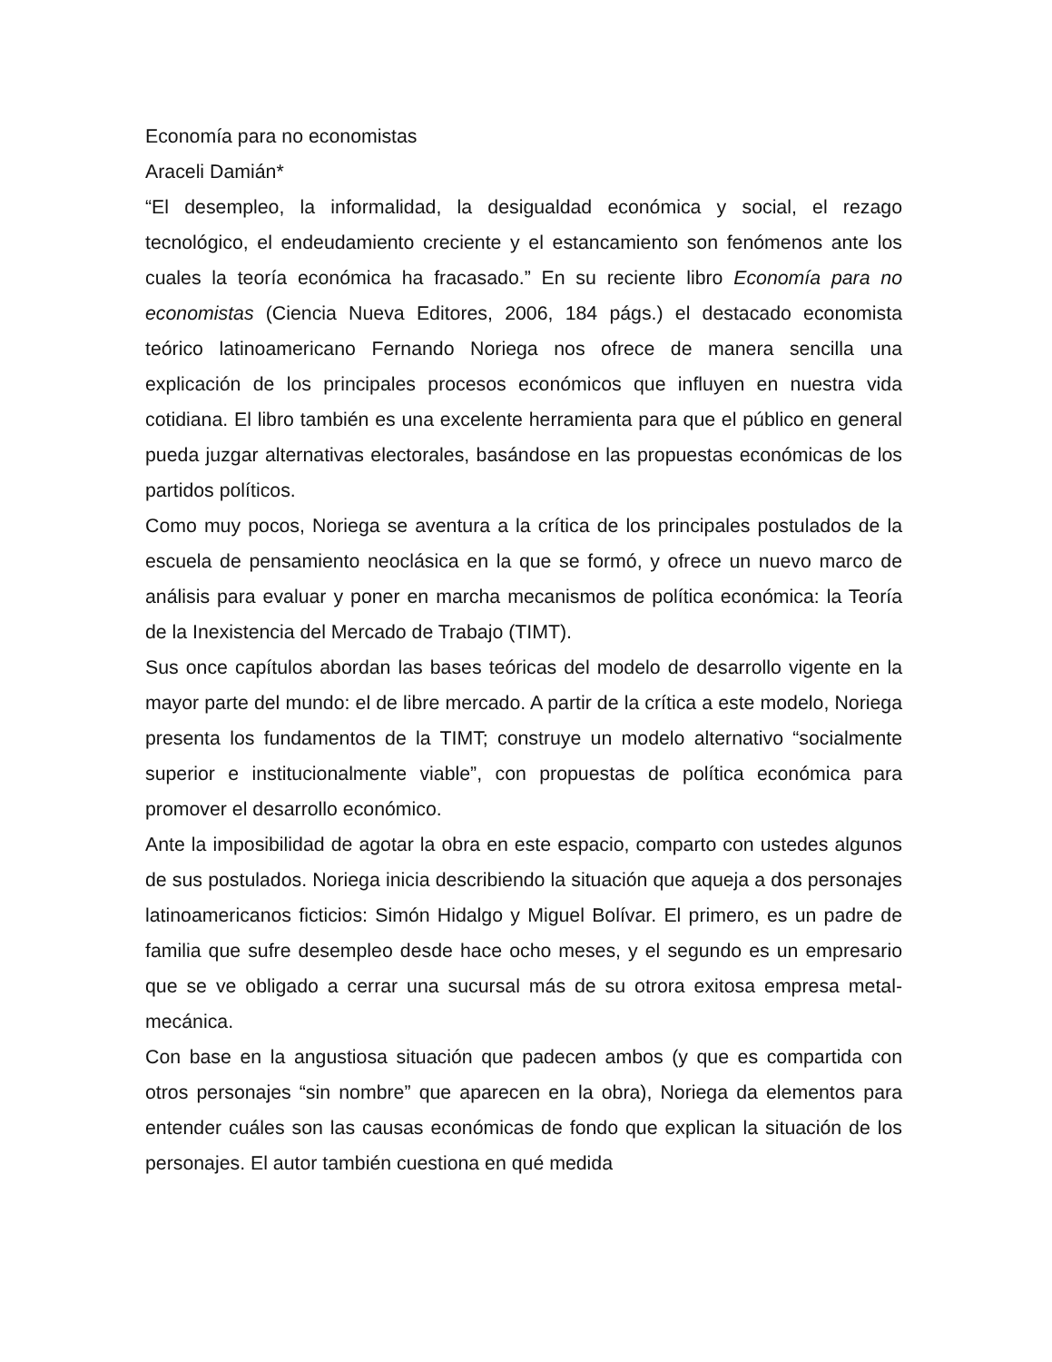Economía para no economistas
Araceli Damián*
“El desempleo, la informalidad, la desigualdad económica y social, el rezago tecnológico, el endeudamiento creciente y el estancamiento son fenómenos ante los cuales la teoría económica ha fracasado.” En su reciente libro Economía para no economistas (Ciencia Nueva Editores, 2006, 184 págs.) el destacado economista teórico latinoamericano Fernando Noriega nos ofrece de manera sencilla una explicación de los principales procesos económicos que influyen en nuestra vida cotidiana. El libro también es una excelente herramienta para que el público en general pueda juzgar alternativas electorales, basándose en las propuestas económicas de los partidos políticos.
Como muy pocos, Noriega se aventura a la crítica de los principales postulados de la escuela de pensamiento neoclásica en la que se formó, y ofrece un nuevo marco de análisis para evaluar y poner en marcha mecanismos de política económica: la Teoría de la Inexistencia del Mercado de Trabajo (TIMT).
Sus once capítulos abordan las bases teóricas del modelo de desarrollo vigente en la mayor parte del mundo: el de libre mercado. A partir de la crítica a este modelo, Noriega presenta los fundamentos de la TIMT; construye un modelo alternativo “socialmente superior e institucionalmente viable”, con propuestas de política económica para promover el desarrollo económico.
Ante la imposibilidad de agotar la obra en este espacio, comparto con ustedes algunos de sus postulados. Noriega inicia describiendo la situación que aqueja a dos personajes latinoamericanos ficticios: Simón Hidalgo y Miguel Bolívar. El primero, es un padre de familia que sufre desempleo desde hace ocho meses, y el segundo es un empresario que se ve obligado a cerrar una sucursal más de su otrora exitosa empresa metal-mecánica.
Con base en la angustiosa situación que padecen ambos (y que es compartida con otros personajes “sin nombre” que aparecen en la obra), Noriega da elementos para entender cuáles son las causas económicas de fondo que explican la situación de los personajes. El autor también cuestiona en qué medida